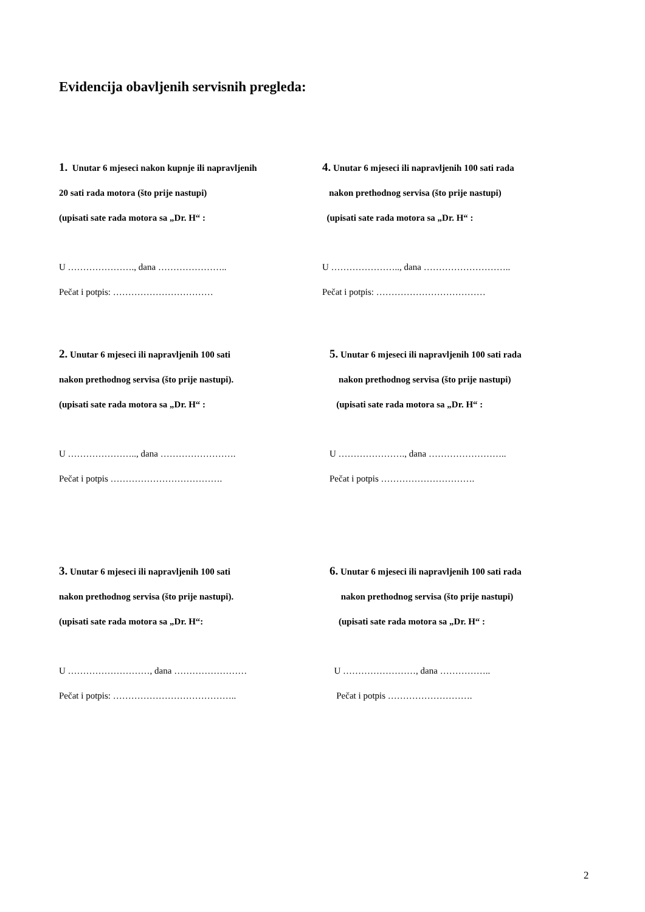Evidencija obavljenih servisnih pregleda:
1. Unutar 6 mjeseci nakon kupnje ili napravljenih
20 sati rada motora (što prije nastupi)
(upisati sate rada motora sa „Dr. H“ :
U …………………., dana …………………..
Pečat i potpis: ……………………………
4. Unutar 6 mjeseci ili napravljenih 100 sati rada
nakon prethodnog servisa (što prije nastupi)
(upisati sate rada motora sa „Dr. H“ :
U ………………….., dana ………………………..
Pečat i potpis: ………………………………
2. Unutar 6 mjeseci ili napravljenih 100 sati
nakon prethodnog servisa (što prije nastupi).
(upisati sate rada motora sa „Dr. H“ :
U ………………….., dana …………………….
Pečat i potpis ……………………………….
5. Unutar 6 mjeseci ili napravljenih 100 sati rada
nakon prethodnog servisa (što prije nastupi)
(upisati sate rada motora sa „Dr. H“ :
U …………………., dana ……………………..
Pečat i potpis ………………………….
3. Unutar 6 mjeseci ili napravljenih 100 sati
nakon prethodnog servisa (što prije nastupi).
(upisati sate rada motora sa „Dr. H“:
U ………………………, dana ……………………
Pečat i potpis: …………………………………..
6. Unutar 6 mjeseci ili napravljenih 100 sati rada
nakon prethodnog servisa (što prije nastupi)
(upisati sate rada motora sa „Dr. H“ :
U ……………………, dana ……………..
Pečat i potpis ……………………….
2